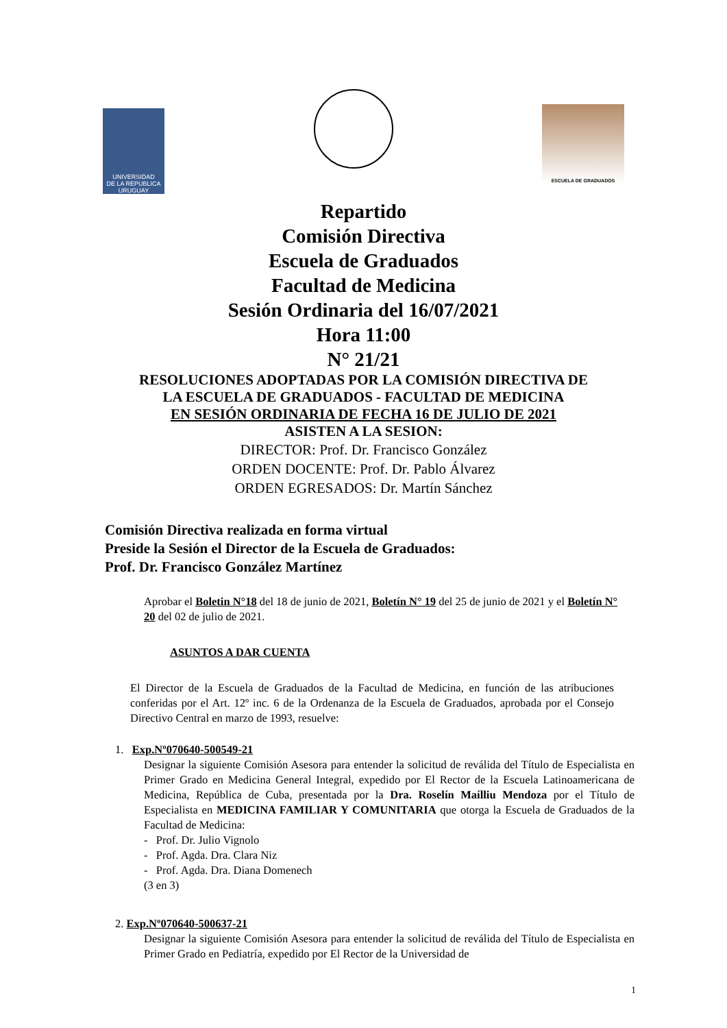UNIVERSIDAD
DE LA REPUBLICA
URUGUAY
ESCUELA DE GRADUADOS
Repartido
Comisión Directiva
Escuela de Graduados
Facultad de Medicina
Sesión Ordinaria del 16/07/2021
Hora 11:00
N° 21/21
RESOLUCIONES ADOPTADAS POR LA COMISIÓN DIRECTIVA DE
LA ESCUELA DE GRADUADOS - FACULTAD DE MEDICINA
EN SESIÓN ORDINARIA DE FECHA 16 DE JULIO DE 2021
ASISTEN A LA SESION:
DIRECTOR: Prof. Dr. Francisco González
ORDEN DOCENTE: Prof. Dr. Pablo Álvarez
ORDEN EGRESADOS: Dr. Martín Sánchez
Comisión Directiva realizada en forma virtual
Preside la Sesión el Director de la Escuela de Graduados:
Prof. Dr. Francisco González Martínez
Aprobar el Boletin N°18 del 18 de junio de 2021, Boletín N° 19 del 25 de junio de 2021 y el Boletín N° 20 del 02 de julio de 2021.
ASUNTOS A DAR CUENTA
El Director de la Escuela de Graduados de la Facultad de Medicina, en función de las atribuciones conferidas por el Art. 12º inc. 6 de la Ordenanza de la Escuela de Graduados, aprobada por el Consejo Directivo Central en marzo de 1993, resuelve:
1. Exp.Nº070640-500549-21
Designar la siguiente Comisión Asesora para entender la solicitud de reválida del Título de Especialista en Primer Grado en Medicina General Integral, expedido por El Rector de la Escuela Latinoamericana de Medicina, República de Cuba, presentada por la Dra. Roselín Maílliu Mendoza por el Título de Especialista en MEDICINA FAMILIAR Y COMUNITARIA que otorga la Escuela de Graduados de la Facultad de Medicina:
- Prof. Dr. Julio Vignolo
- Prof. Agda. Dra. Clara Niz
- Prof. Agda. Dra. Diana Domenech
(3 en 3)
2. Exp.Nº070640-500637-21
Designar la siguiente Comisión Asesora para entender la solicitud de reválida del Título de Especialista en Primer Grado en Pediatría, expedido por El Rector de la Universidad de
1